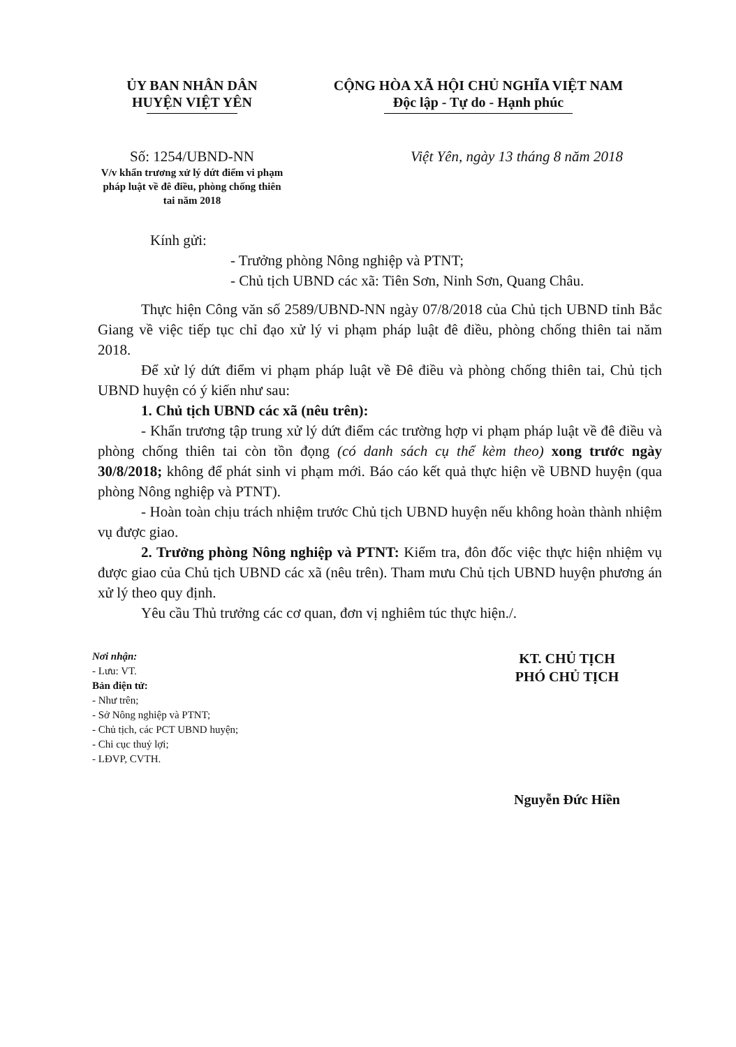ỦY BAN NHÂN DÂN
HUYỆN VIỆT YÊN
CỘNG HÒA XÃ HỘI CHỦ NGHĨA VIỆT NAM
Độc lập - Tự do - Hạnh phúc
Số: 1254/UBND-NN
V/v khẩn trương xử lý dứt điểm vi phạm pháp luật về đê điều, phòng chống thiên tai năm 2018
Việt Yên, ngày 13 tháng 8 năm 2018
Kính gửi:
- Trưởng phòng Nông nghiệp và PTNT;
- Chủ tịch UBND các xã: Tiên Sơn, Ninh Sơn, Quang Châu.
Thực hiện Công văn số 2589/UBND-NN ngày 07/8/2018 của Chủ tịch UBND tỉnh Bắc Giang về việc tiếp tục chỉ đạo xử lý vi phạm pháp luật đê điều, phòng chống thiên tai năm 2018.
Để xử lý dứt điểm vi phạm pháp luật về Đê điều và phòng chống thiên tai, Chủ tịch UBND huyện có ý kiến như sau:
1. Chủ tịch UBND các xã (nêu trên):
- Khẩn trương tập trung xử lý dứt điểm các trường hợp vi phạm pháp luật về đê điều và phòng chống thiên tai còn tồn đọng (có danh sách cụ thể kèm theo) xong trước ngày 30/8/2018; không để phát sinh vi phạm mới. Báo cáo kết quả thực hiện về UBND huyện (qua phòng Nông nghiệp và PTNT).
- Hoàn toàn chịu trách nhiệm trước Chủ tịch UBND huyện nếu không hoàn thành nhiệm vụ được giao.
2. Trưởng phòng Nông nghiệp và PTNT: Kiểm tra, đôn đốc việc thực hiện nhiệm vụ được giao của Chủ tịch UBND các xã (nêu trên). Tham mưu Chủ tịch UBND huyện phương án xử lý theo quy định.
Yêu cầu Thủ trưởng các cơ quan, đơn vị nghiêm túc thực hiện./.
Nơi nhận:
- Lưu: VT.
Bản điện tử:
- Như trên;
- Sở Nông nghiệp và PTNT;
- Chủ tịch, các PCT UBND huyện;
- Chi cục thuỷ lợi;
- LĐVP, CVTH.
KT. CHỦ TỊCH
PHÓ CHỦ TỊCH
Nguyễn Đức Hiền